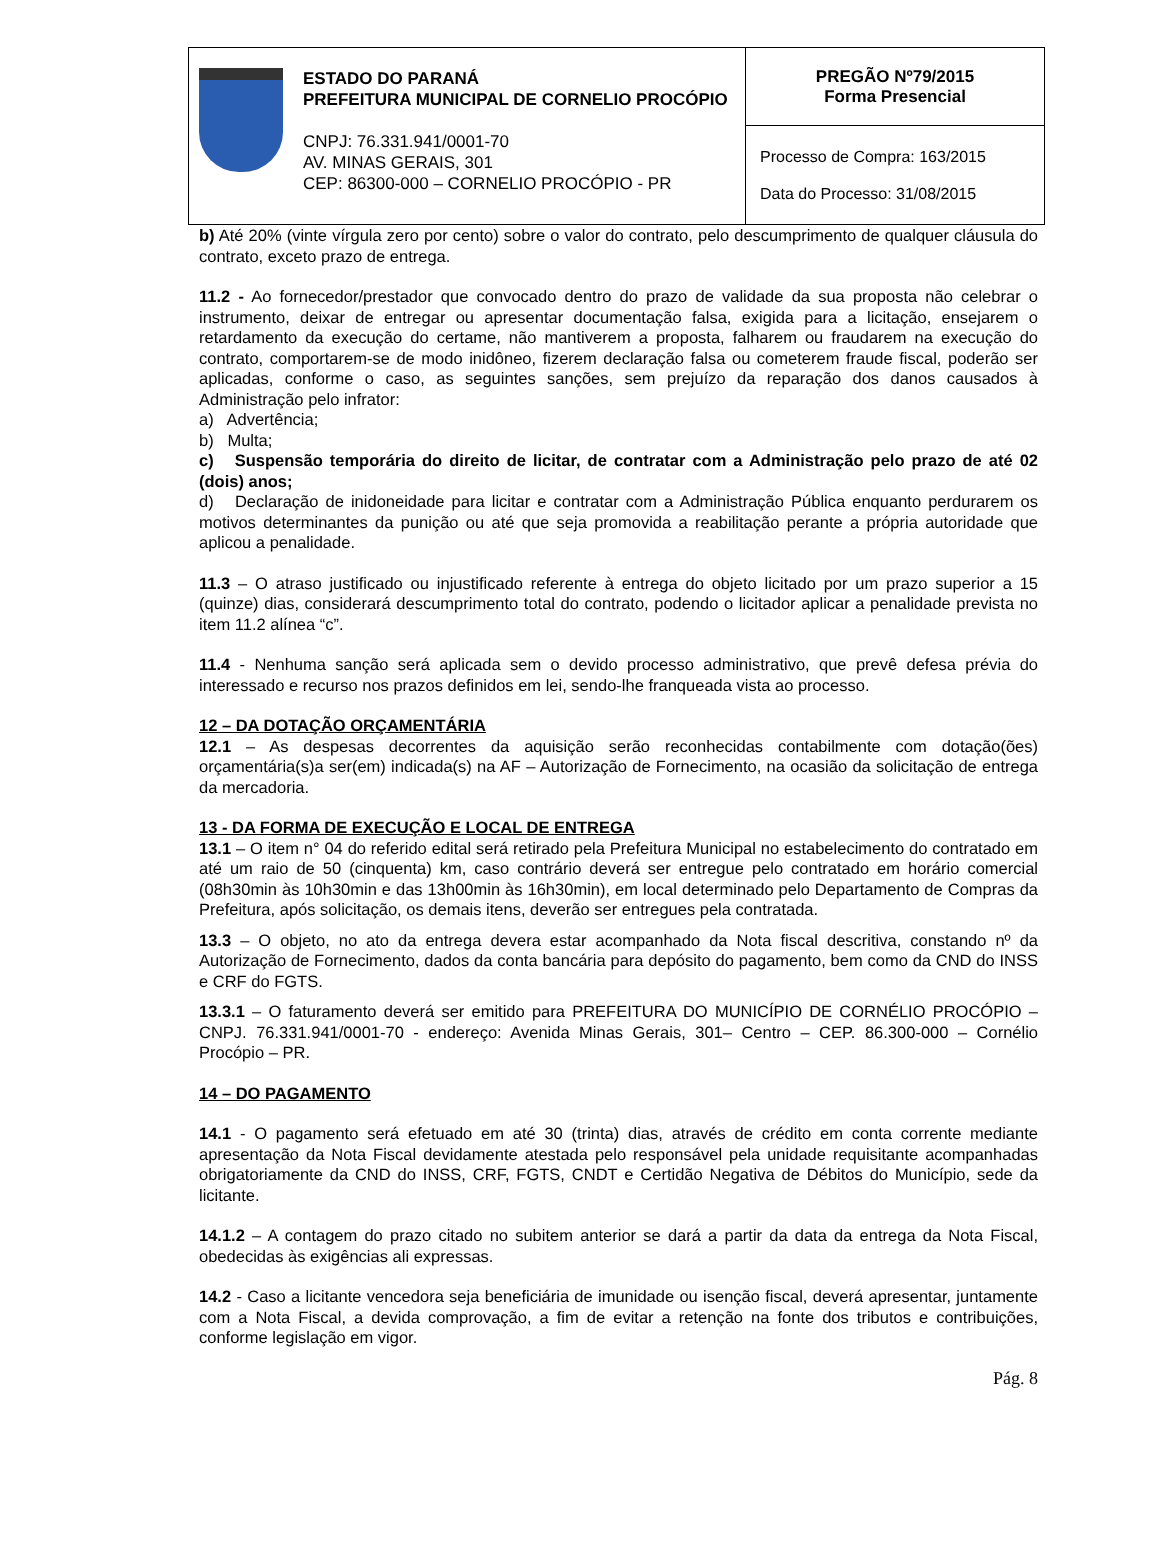ESTADO DO PARANÁ
PREFEITURA MUNICIPAL DE CORNELIO PROCÓPIO
CNPJ: 76.331.941/0001-70
AV. MINAS GERAIS, 301
CEP: 86300-000 – CORNELIO PROCÓPIO - PR
PREGÃO Nº79/2015
Forma Presencial
Processo de Compra: 163/2015
Data do Processo: 31/08/2015
b) Até 20% (vinte vírgula zero por cento) sobre o valor do contrato, pelo descumprimento de qualquer cláusula do contrato, exceto prazo de entrega.
11.2 - Ao fornecedor/prestador que convocado dentro do prazo de validade da sua proposta não celebrar o instrumento, deixar de entregar ou apresentar documentação falsa, exigida para a licitação, ensejarem o retardamento da execução do certame, não mantiverem a proposta, falharem ou fraudarem na execução do contrato, comportarem-se de modo inidôneo, fizerem declaração falsa ou cometerem fraude fiscal, poderão ser aplicadas, conforme o caso, as seguintes sanções, sem prejuízo da reparação dos danos causados à Administração pelo infrator:
a) Advertência;
b) Multa;
c) Suspensão temporária do direito de licitar, de contratar com a Administração pelo prazo de até 02 (dois) anos;
d) Declaração de inidoneidade para licitar e contratar com a Administração Pública enquanto perdurarem os motivos determinantes da punição ou até que seja promovida a reabilitação perante a própria autoridade que aplicou a penalidade.
11.3 – O atraso justificado ou injustificado referente à entrega do objeto licitado por um prazo superior a 15 (quinze) dias, considerará descumprimento total do contrato, podendo o licitador aplicar a penalidade prevista no item 11.2 alínea “c”.
11.4 - Nenhuma sanção será aplicada sem o devido processo administrativo, que prevê defesa prévia do interessado e recurso nos prazos definidos em lei, sendo-lhe franqueada vista ao processo.
12 – DA DOTAÇÃO ORÇAMENTÁRIA
12.1 – As despesas decorrentes da aquisição serão reconhecidas contabilmente com dotação(ões) orçamentária(s)a ser(em) indicada(s) na AF – Autorização de Fornecimento, na ocasião da solicitação de entrega da mercadoria.
13 - DA FORMA DE EXECUÇÃO E LOCAL DE ENTREGA
13.1 – O item n° 04 do referido edital será retirado pela Prefeitura Municipal no estabelecimento do contratado em até um raio de 50 (cinquenta) km, caso contrário deverá ser entregue pelo contratado em horário comercial (08h30min às 10h30min e das 13h00min às 16h30min), em local determinado pelo Departamento de Compras da Prefeitura, após solicitação, os demais itens, deverão ser entregues pela contratada.
13.3 – O objeto, no ato da entrega devera estar acompanhado da Nota fiscal descritiva, constando nº da Autorização de Fornecimento, dados da conta bancária para depósito do pagamento, bem como da CND do INSS e CRF do FGTS.
13.3.1 – O faturamento deverá ser emitido para PREFEITURA DO MUNICÍPIO DE CORNÉLIO PROCÓPIO – CNPJ. 76.331.941/0001-70 - endereço: Avenida Minas Gerais, 301– Centro – CEP. 86.300-000 – Cornélio Procópio – PR.
14 – DO PAGAMENTO
14.1 - O pagamento será efetuado em até 30 (trinta) dias, através de crédito em conta corrente mediante apresentação da Nota Fiscal devidamente atestada pelo responsável pela unidade requisitante acompanhadas obrigatoriamente da CND do INSS, CRF, FGTS, CNDT e Certidão Negativa de Débitos do Município, sede da licitante.
14.1.2 – A contagem do prazo citado no subitem anterior se dará a partir da data da entrega da Nota Fiscal, obedecidas às exigências ali expressas.
14.2 - Caso a licitante vencedora seja beneficiária de imunidade ou isenção fiscal, deverá apresentar, juntamente com a Nota Fiscal, a devida comprovação, a fim de evitar a retenção na fonte dos tributos e contribuições, conforme legislação em vigor.
Pág. 8